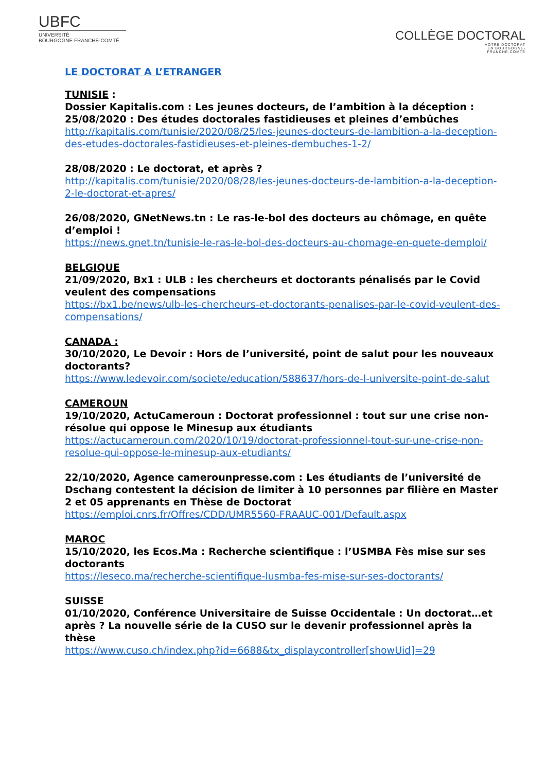UBFC
UNIVERSITÉ
BOURGOGNE FRANCHE-COMTÉ
COLLÈGE DOCTORAL
VOTRE DOCTORAT
EN BOURGOGNE-
FRANCHE-COMTÉ
LE DOCTORAT A L’ETRANGER
TUNISIE :
Dossier Kapitalis.com : Les jeunes docteurs, de l’ambition à la déception :
25/08/2020 : Des études doctorales fastidieuses et pleines d’embûches
http://kapitalis.com/tunisie/2020/08/25/les-jeunes-docteurs-de-lambition-a-la-deception-des-etudes-doctorales-fastidieuses-et-pleines-dembuches-1-2/
28/08/2020 : Le doctorat, et après ?
http://kapitalis.com/tunisie/2020/08/28/les-jeunes-docteurs-de-lambition-a-la-deception-2-le-doctorat-et-apres/
26/08/2020, GNetNews.tn : Le ras-le-bol des docteurs au chômage, en quête d’emploi !
https://news.gnet.tn/tunisie-le-ras-le-bol-des-docteurs-au-chomage-en-quete-demploi/
BELGIQUE
21/09/2020, Bx1 : ULB : les chercheurs et doctorants pénalisés par le Covid veulent des compensations
https://bx1.be/news/ulb-les-chercheurs-et-doctorants-penalises-par-le-covid-veulent-des-compensations/
CANADA :
30/10/2020, Le Devoir : Hors de l’université, point de salut pour les nouveaux doctorants?
https://www.ledevoir.com/societe/education/588637/hors-de-l-universite-point-de-salut
CAMEROUN
19/10/2020, ActuCameroun : Doctorat professionnel : tout sur une crise non-résolue qui oppose le Minesup aux étudiants
https://actucameroun.com/2020/10/19/doctorat-professionnel-tout-sur-une-crise-non-resolue-qui-oppose-le-minesup-aux-etudiants/
22/10/2020, Agence camerounpresse.com : Les étudiants de l’université de Dschang contestent la décision de limiter à 10 personnes par filière en Master 2 et 05 apprenants en Thèse de Doctorat
https://emploi.cnrs.fr/Offres/CDD/UMR5560-FRAAUC-001/Default.aspx
MAROC
15/10/2020, les Ecos.Ma : Recherche scientifique : l’USMBA Fès mise sur ses doctorants
https://leseco.ma/recherche-scientifique-lusmba-fes-mise-sur-ses-doctorants/
SUISSE
01/10/2020, Conférence Universitaire de Suisse Occidentale : Un doctorat…et après ? La nouvelle série de la CUSO sur le devenir professionnel après la thèse
https://www.cuso.ch/index.php?id=6688&tx_displaycontroller[showUid]=29